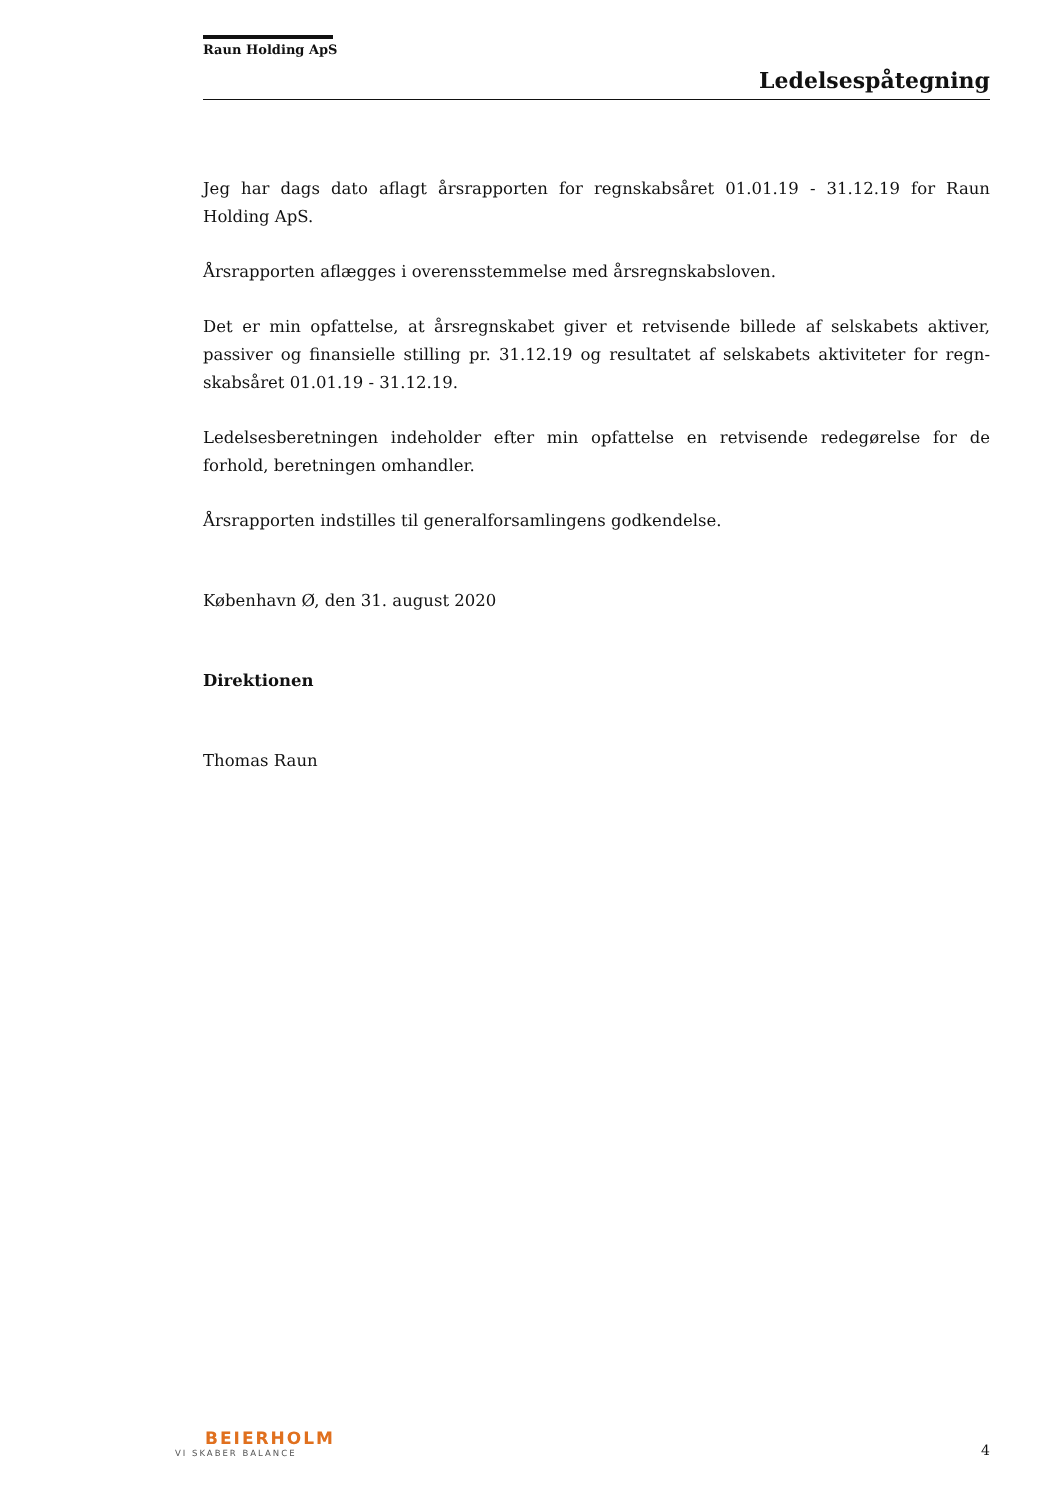Raun Holding ApS
Ledelsespåtegning
Jeg har dags dato aflagt årsrapporten for regnskabsåret 01.01.19 - 31.12.19 for Raun Holding ApS.
Årsrapporten aflægges i overensstemmelse med årsregnskabsloven.
Det er min opfattelse, at årsregnskabet giver et retvisende billede af selskabets aktiver, passiver og finansielle stilling pr. 31.12.19 og resultatet af selskabets aktiviteter for regn-skabsåret 01.01.19 - 31.12.19.
Ledelsesberetningen indeholder efter min opfattelse en retvisende redegørelse for de forhold, beretningen omhandler.
Årsrapporten indstilles til generalforsamlingens godkendelse.
København Ø, den 31. august 2020
Direktionen
Thomas Raun
BEIERHOLM
VI SKABER BALANCE
4